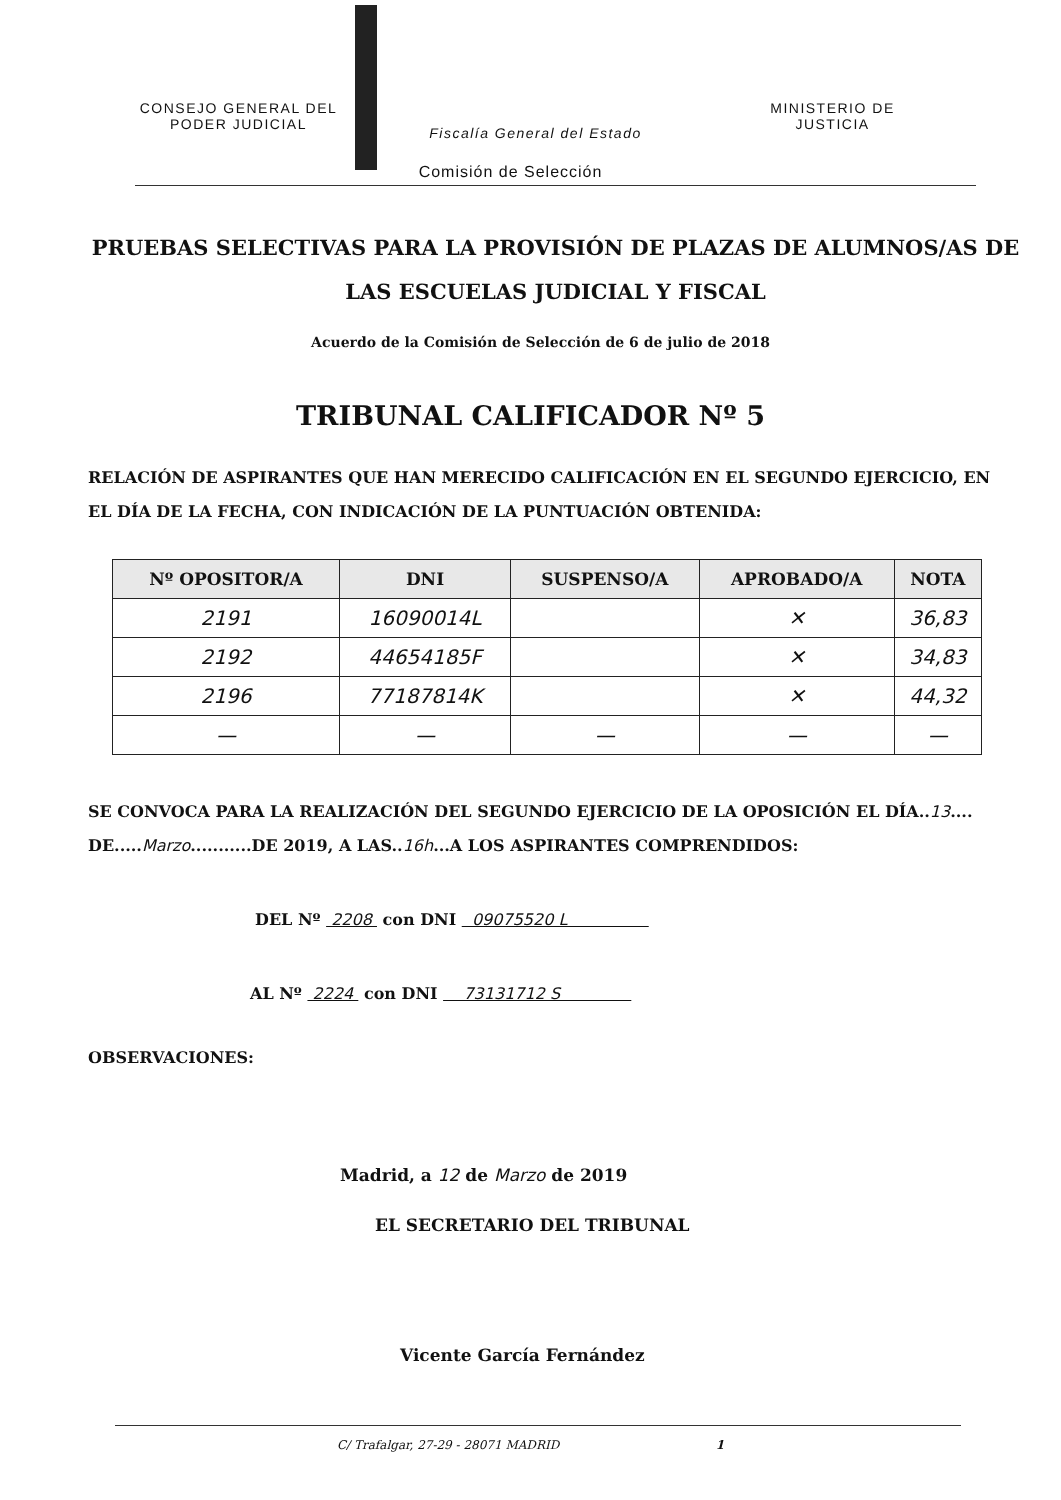CONSEJO GENERAL DEL
PODER JUDICIAL
Fiscalía General del Estado
MINISTERIO DE
JUSTICIA
Comisión de Selección
PRUEBAS SELECTIVAS PARA LA PROVISIÓN DE PLAZAS DE ALUMNOS/AS DE LAS ESCUELAS JUDICIAL Y FISCAL
Acuerdo de la Comisión de Selección de 6 de julio de 2018
TRIBUNAL CALIFICADOR Nº 5
RELACIÓN DE ASPIRANTES QUE HAN MERECIDO CALIFICACIÓN EN EL SEGUNDO EJERCICIO, EN EL DÍA DE LA FECHA, CON INDICACIÓN DE LA PUNTUACIÓN OBTENIDA:
| Nº OPOSITOR/A | DNI | SUSPENSO/A | APROBADO/A | NOTA |
| --- | --- | --- | --- | --- |
| 2191 | 16090014L | | ✕ | 36,83 |
| 2192 | 44654185F | | ✕ | 34,83 |
| 2196 | 77187814K | | ✕ | 44,32 |
| — | — | — | — | — |
SE CONVOCA PARA LA REALIZACIÓN DEL SEGUNDO EJERCICIO DE LA OPOSICIÓN EL DÍA..13.... DE.....Marzo...........DE 2019, A LAS..16h...A LOS ASPIRANTES COMPRENDIDOS:
DEL Nº 2208 con DNI 09075520 L
AL Nº 2224 con DNI 73131712 S
OBSERVACIONES:
Madrid, a 12 de Marzo de 2019
EL SECRETARIO DEL TRIBUNAL
Vicente García Fernández
C/ Trafalgar, 27-29 - 28071 MADRID 1